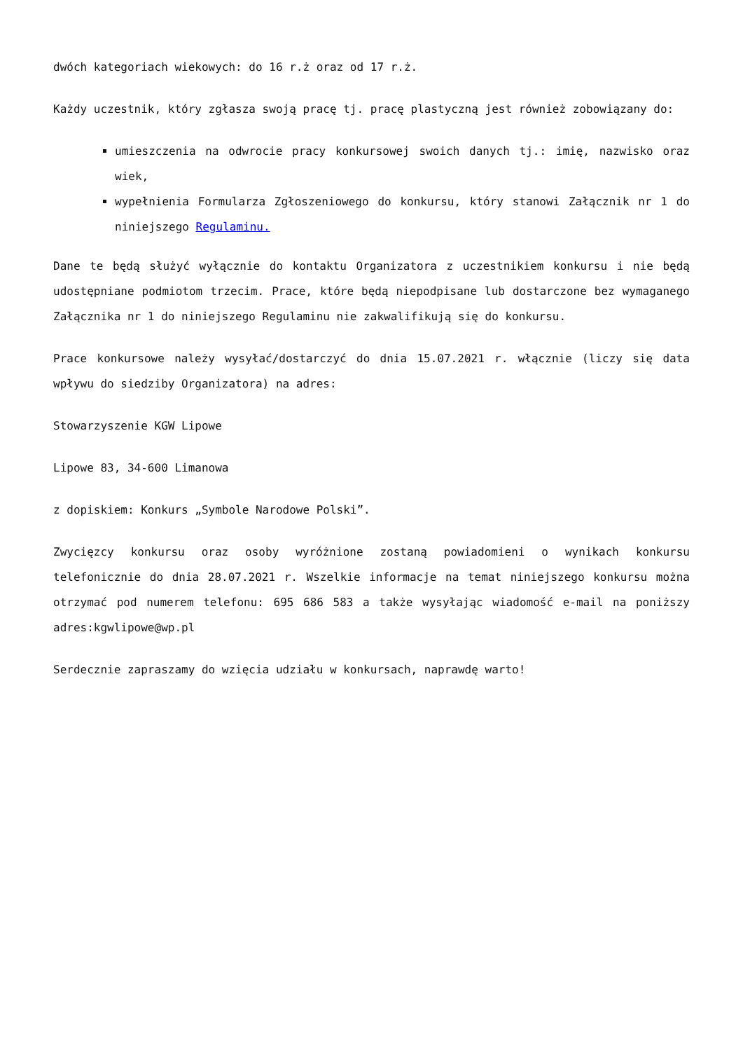dwóch kategoriach wiekowych: do 16 r.ż oraz od 17 r.ż.
Każdy uczestnik, który zgłasza swoją pracę tj. pracę plastyczną jest również zobowiązany do:
umieszczenia na odwrocie pracy konkursowej swoich danych tj.: imię, nazwisko oraz wiek,
wypełnienia Formularza Zgłoszeniowego do konkursu, który stanowi Załącznik nr 1 do niniejszego Regulaminu.
Dane te będą służyć wyłącznie do kontaktu Organizatora z uczestnikiem konkursu i nie będą udostępniane podmiotom trzecim. Prace, które będą niepodpisane lub dostarczone bez wymaganego Załącznika nr 1 do niniejszego Regulaminu nie zakwalifikują się do konkursu.
Prace konkursowe należy wysyłać/dostarczyć do dnia 15.07.2021 r. włącznie (liczy się data wpływu do siedziby Organizatora) na adres:
Stowarzyszenie KGW Lipowe
Lipowe 83, 34-600 Limanowa
z dopiskiem: Konkurs „Symbole Narodowe Polski”.
Zwycięzcy konkursu oraz osoby wyróżnione zostaną powiadomieni o wynikach konkursu telefonicznie do dnia 28.07.2021 r. Wszelkie informacje na temat niniejszego konkursu można otrzymać pod numerem telefonu: 695 686 583 a także wysyłając wiadomość e-mail na poniższy adres:kgwlipowe@wp.pl
Serdecznie zapraszamy do wzięcia udziału w konkursach, naprawdę warto!